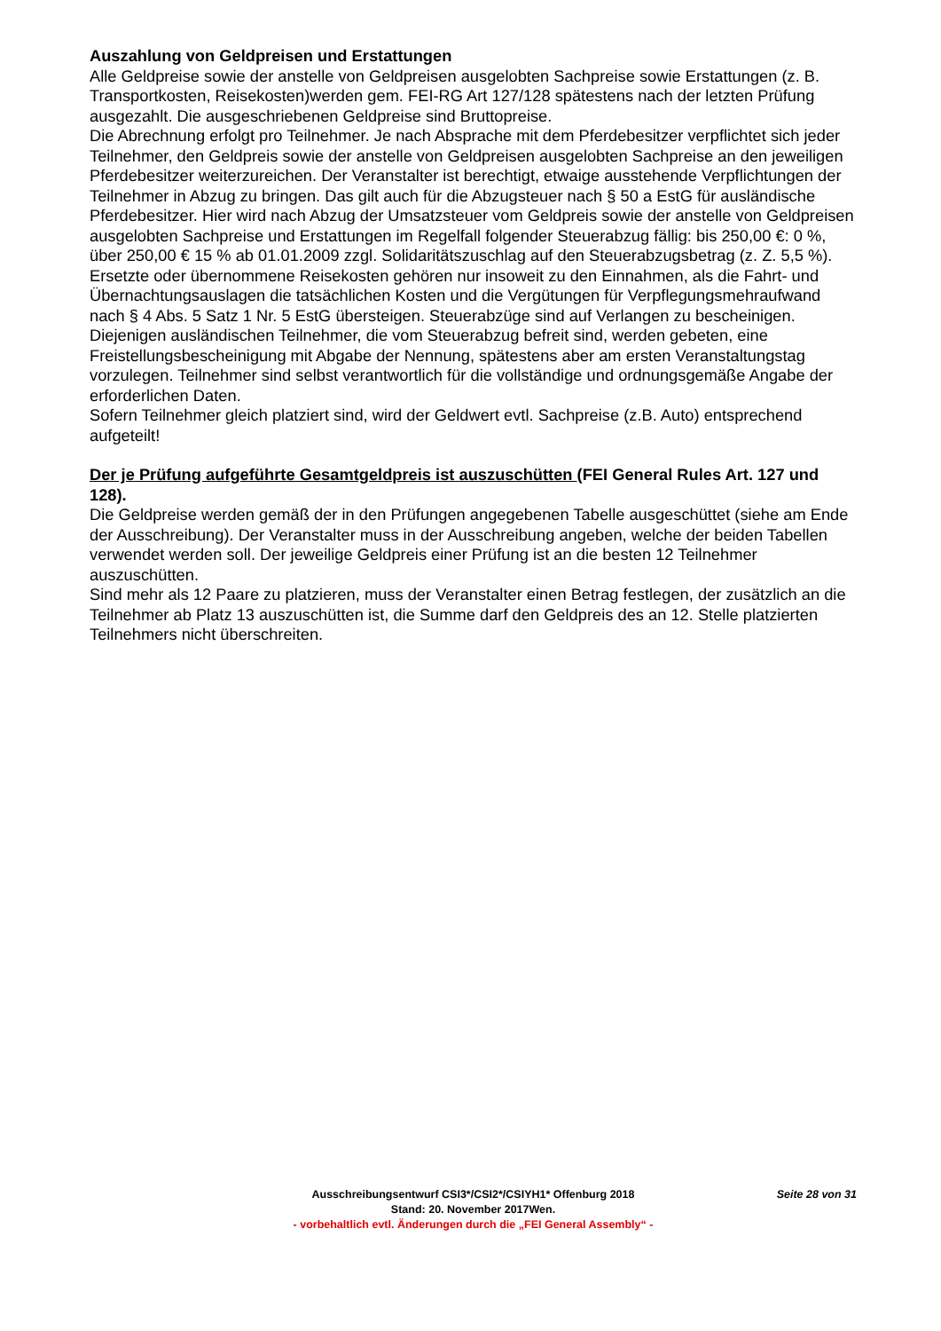Auszahlung von Geldpreisen und Erstattungen
Alle Geldpreise sowie der anstelle von Geldpreisen ausgelobten Sachpreise sowie Erstattungen (z. B. Transportkosten, Reisekosten)werden gem. FEI-RG Art 127/128 spätestens nach der letzten Prüfung ausgezahlt. Die ausgeschriebenen Geldpreise sind Bruttopreise.
Die Abrechnung erfolgt pro Teilnehmer. Je nach Absprache mit dem Pferdebesitzer verpflichtet sich jeder Teilnehmer, den Geldpreis sowie der anstelle von Geldpreisen ausgelobten Sachpreise an den jeweiligen Pferdebesitzer weiterzureichen. Der Veranstalter ist berechtigt, etwaige ausstehende Verpflichtungen der Teilnehmer in Abzug zu bringen. Das gilt auch für die Abzugsteuer nach § 50 a EstG für ausländische Pferdebesitzer. Hier wird nach Abzug der Umsatzsteuer vom Geldpreis sowie der anstelle von Geldpreisen ausgelobten Sachpreise und Erstattungen im Regelfall folgender Steuerabzug fällig: bis 250,00 €: 0 %, über 250,00 € 15 % ab 01.01.2009 zzgl. Solidaritätszuschlag auf den Steuerabzugsbetrag (z. Z. 5,5 %). Ersetzte oder übernommene Reisekosten gehören nur insoweit zu den Einnahmen, als die Fahrt- und Übernachtungsauslagen die tatsächlichen Kosten und die Vergütungen für Verpflegungsmehraufwand nach § 4 Abs. 5 Satz 1 Nr. 5 EstG übersteigen. Steuerabzüge sind auf Verlangen zu bescheinigen.
Diejenigen ausländischen Teilnehmer, die vom Steuerabzug befreit sind, werden gebeten, eine Freistellungsbescheinigung mit Abgabe der Nennung, spätestens aber am ersten Veranstaltungstag vorzulegen. Teilnehmer sind selbst verantwortlich für die vollständige und ordnungsgemäße Angabe der erforderlichen Daten.
Sofern Teilnehmer gleich platziert sind, wird der Geldwert evtl. Sachpreise (z.B. Auto) entsprechend aufgeteilt!
Der je Prüfung aufgeführte Gesamtgeldpreis ist auszuschütten (FEI General Rules Art. 127 und 128).
Die Geldpreise werden gemäß der in den Prüfungen angegebenen Tabelle ausgeschüttet (siehe am Ende der Ausschreibung). Der Veranstalter muss in der Ausschreibung angeben, welche der beiden Tabellen verwendet werden soll. Der jeweilige Geldpreis einer Prüfung ist an die besten 12 Teilnehmer auszuschütten.
Sind mehr als 12 Paare zu platzieren, muss der Veranstalter einen Betrag festlegen, der zusätzlich an die Teilnehmer ab Platz 13 auszuschütten ist, die Summe darf den Geldpreis des an 12. Stelle platzierten Teilnehmers nicht überschreiten.
Ausschreibungsentwurf CSI3*/CSI2*/CSIYH1* Offenburg 2018 Seite 28 von 31
Stand: 20. November 2017Wen.
- vorbehaltlich evtl. Änderungen durch die „FEI General Assembly“ -